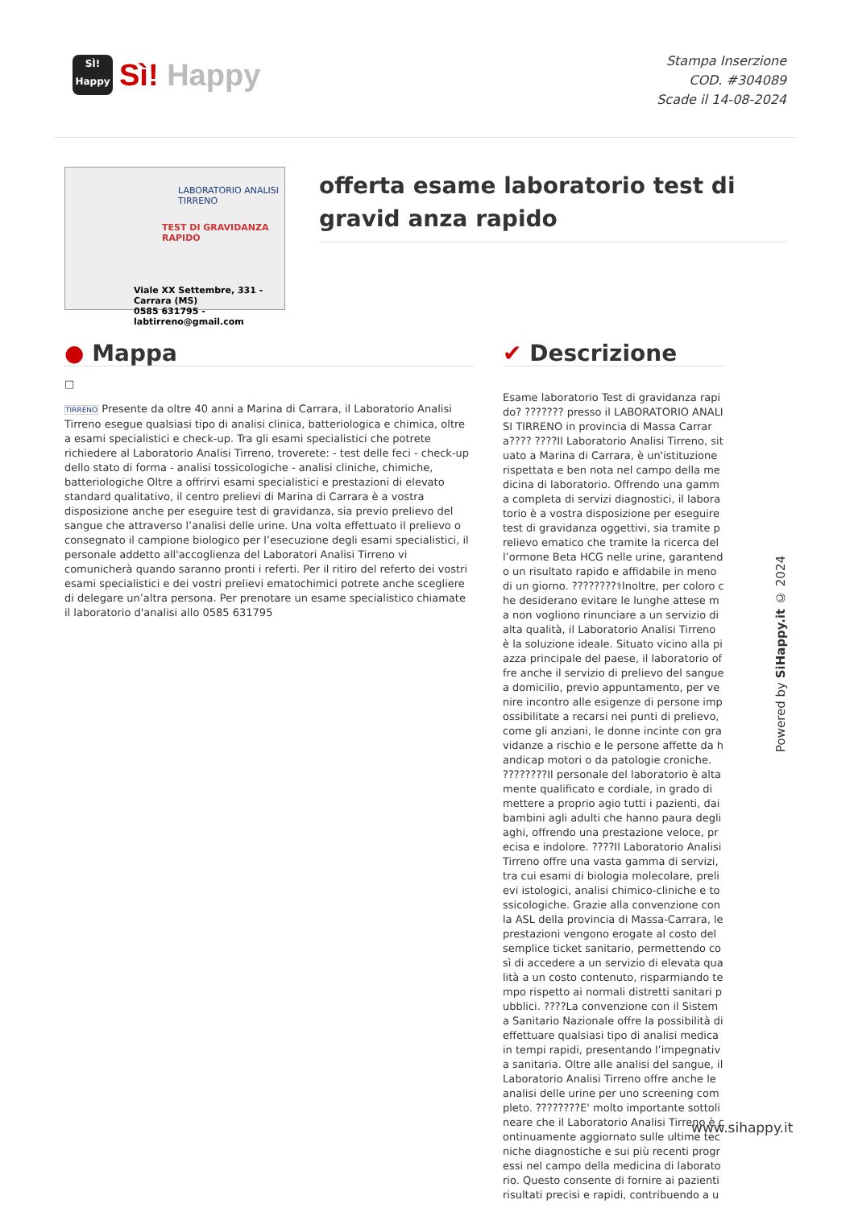SÌ!
Happy
Sì! Happy
Stampa Inserzione
COD. #304089
Scade il 14-08-2024
LABORATORIO ANALISI
TIRRENO
TEST DI GRAVIDANZA RAPIDO
Viale XX Settembre, 331 - Carrara (MS)
0585 631795 - labtirreno@gmail.com
offerta esame laboratorio test di gravid anza rapido
● Mappa
□
TIRRENO Presente da oltre 40 anni a Marina di Carrara, il Laboratorio Analisi Tirreno esegue qualsiasi tipo di analisi clinica, batteriologica e chimica, oltre a esami specialistici e check-up. Tra gli esami specialistici che potrete richiedere al Laboratorio Analisi Tirreno, troverete: - test delle feci - check-up dello stato di forma - analisi tossicologiche - analisi cliniche, chimiche, batteriologiche Oltre a offrirvi esami specialistici e prestazioni di elevato standard qualitativo, il centro prelievi di Marina di Carrara è a vostra disposizione anche per eseguire test di gravidanza, sia previo prelievo del sangue che attraverso l’analisi delle urine. Una volta effettuato il prelievo o consegnato il campione biologico per l’esecuzione degli esami specialistici, il personale addetto all'accoglienza del Laboratori Analisi Tirreno vi comunicherà quando saranno pronti i referti. Per il ritiro del referto dei vostri esami specialistici e dei vostri prelievi ematochimici potrete anche scegliere di delegare un’altra persona. Per prenotare un esame specialistico chiamate il laboratorio d'analisi allo 0585 631795
✔ Descrizione
Esame laboratorio Test di gravidanza rapido? ??????? presso il LABORATORIO ANALISI TIRRENO in provincia di Massa Carrara???? ????Il Laboratorio Analisi Tirreno, situato a Marina di Carrara, è un'istituzione rispettata e ben nota nel campo della medicina di laboratorio. Offrendo una gamma completa di servizi diagnostici, il laboratorio è a vostra disposizione per eseguire test di gravidanza oggettivi, sia tramite prelievo ematico che tramite la ricerca dell’ormone Beta HCG nelle urine, garantendo un risultato rapido e affidabile in meno di un giorno. ????????⚕Inoltre, per coloro che desiderano evitare le lunghe attese ma non vogliono rinunciare a un servizio di alta qualità, il Laboratorio Analisi Tirreno è la soluzione ideale. Situato vicino alla piazza principale del paese, il laboratorio offre anche il servizio di prelievo del sangue a domicilio, previo appuntamento, per venire incontro alle esigenze di persone impossibilitate a recarsi nei punti di prelievo, come gli anziani, le donne incinte con gravidanze a rischio e le persone affette da handicap motori o da patologie croniche. ????????Il personale del laboratorio è altamente qualificato e cordiale, in grado di mettere a proprio agio tutti i pazienti, dai bambini agli adulti che hanno paura degli aghi, offrendo una prestazione veloce, precisa e indolore. ????Il Laboratorio Analisi Tirreno offre una vasta gamma di servizi, tra cui esami di biologia molecolare, prelievi istologici, analisi chimico-cliniche e tossicologiche. Grazie alla convenzione con la ASL della provincia di Massa-Carrara, le prestazioni vengono erogate al costo del semplice ticket sanitario, permettendo così di accedere a un servizio di elevata qualità a un costo contenuto, risparmiando tempo rispetto ai normali distretti sanitari pubblici. ????La convenzione con il Sistema Sanitario Nazionale offre la possibilità di effettuare qualsiasi tipo di analisi medica in tempi rapidi, presentando l’impegnativa sanitaria. Oltre alle analisi del sangue, il Laboratorio Analisi Tirreno offre anche le analisi delle urine per uno screening completo. ????????E' molto importante sottolineare che il Laboratorio Analisi Tirreno è continuamente aggiornato sulle ultime tecniche diagnostiche e sui più recenti progressi nel campo della medicina di laboratorio. Questo consente di fornire ai pazienti risultati precisi e rapidi, contribuendo a u
Powered by SiHappy.it © 2024
www.sihappy.it